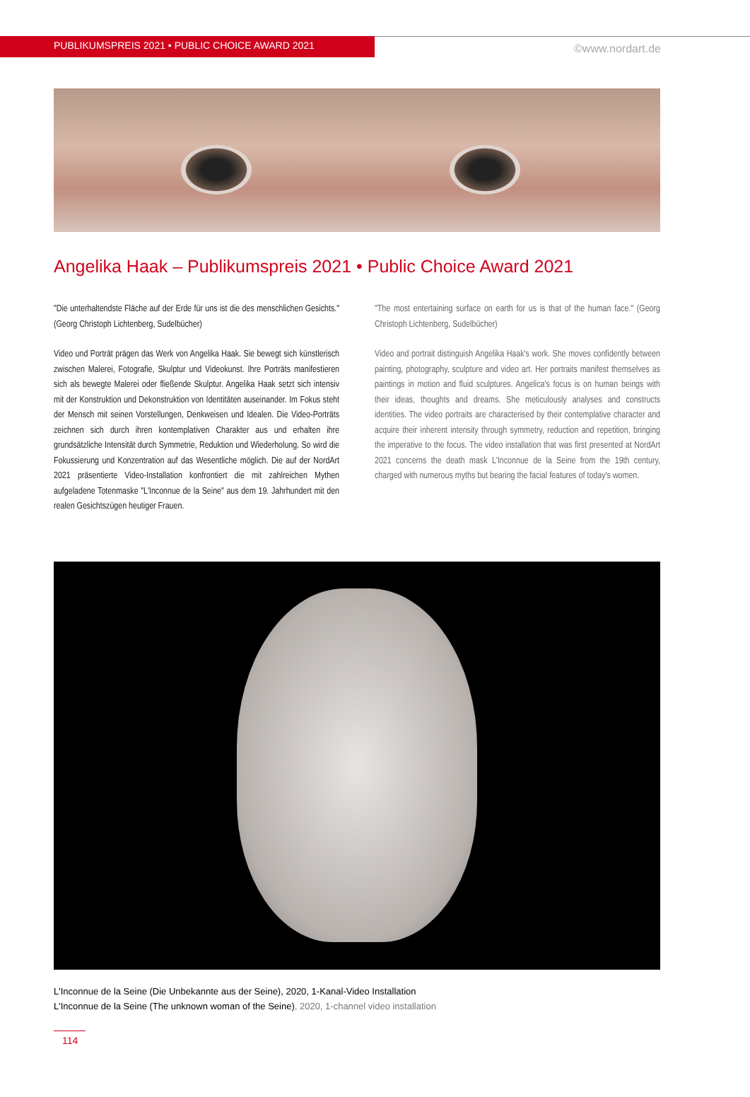PUBLIKUMSPREIS 2021 • PUBLIC CHOICE AWARD 2021
©www.nordart.de
Angelika Haak – Publikumspreis 2021 • Public Choice Award 2021
"Die unterhaltendste Fläche auf der Erde für uns ist die des menschlichen Gesichts." (Georg Christoph Lichtenberg, Sudelbücher)
Video und Porträt prägen das Werk von Angelika Haak. Sie bewegt sich künstlerisch zwischen Malerei, Fotografie, Skulptur und Videokunst. Ihre Porträts manifestieren sich als bewegte Malerei oder fließende Skulptur. Angelika Haak setzt sich intensiv mit der Konstruktion und Dekonstruktion von Identitäten auseinander. Im Fokus steht der Mensch mit seinen Vorstellungen, Denkweisen und Idealen. Die Video-Porträts zeichnen sich durch ihren kontemplativen Charakter aus und erhalten ihre grundsätzliche Intensität durch Symmetrie, Reduktion und Wiederholung. So wird die Fokussierung und Konzentration auf das Wesentliche möglich. Die auf der NordArt 2021 präsentierte Video-Installation konfrontiert die mit zahlreichen Mythen aufgeladene Totenmaske "L'Inconnue de la Seine" aus dem 19. Jahrhundert mit den realen Gesichtszügen heutiger Frauen.
"The most entertaining surface on earth for us is that of the human face." (Georg Christoph Lichtenberg, Sudelbücher)
Video and portrait distinguish Angelika Haak's work. She moves confidently between painting, photography, sculpture and video art. Her portraits manifest themselves as paintings in motion and fluid sculptures. Angelica's focus is on human beings with their ideas, thoughts and dreams. She meticulously analyses and constructs identities. The video portraits are characterised by their contemplative character and acquire their inherent intensity through symmetry, reduction and repetition, bringing the imperative to the focus. The video installation that was first presented at NordArt 2021 concerns the death mask L'Inconnue de la Seine from the 19th century, charged with numerous myths but bearing the facial features of today's women.
L'Inconnue de la Seine (Die Unbekannte aus der Seine), 2020, 1-Kanal-Video Installation
L'Inconnue de la Seine (The unknown woman of the Seine), 2020, 1-channel video installation
114